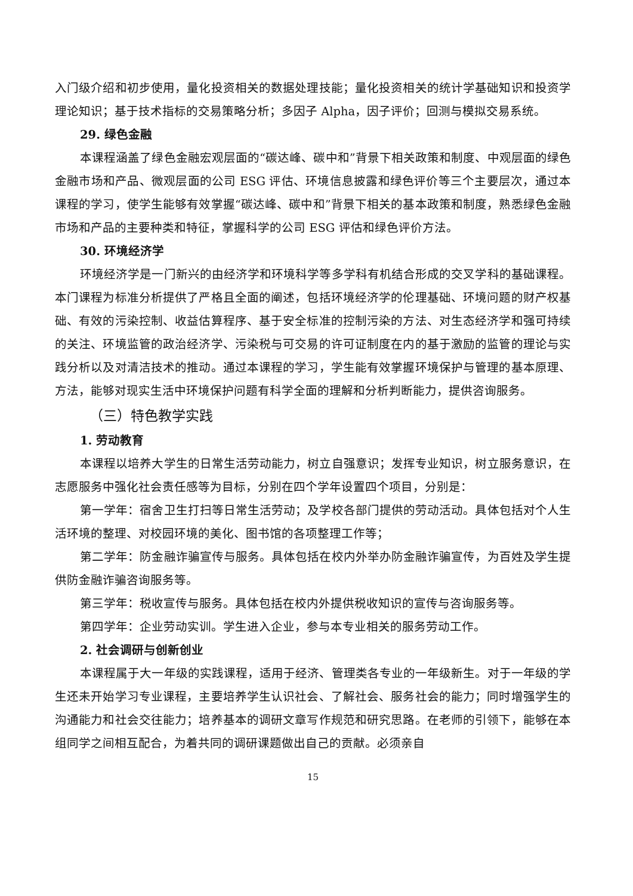入门级介绍和初步使用，量化投资相关的数据处理技能；量化投资相关的统计学基础知识和投资学理论知识；基于技术指标的交易策略分析；多因子 Alpha，因子评价；回测与模拟交易系统。
29. 绿色金融
本课程涵盖了绿色金融宏观层面的“碳达峰、碳中和”背景下相关政策和制度、中观层面的绿色金融市场和产品、微观层面的公司 ESG 评估、环境信息披露和绿色评价等三个主要层次，通过本课程的学习，使学生能够有效掌握“碳达峰、碳中和”背景下相关的基本政策和制度，熟悉绿色金融市场和产品的主要种类和特征，掌握科学的公司 ESG 评估和绿色评价方法。
30. 环境经济学
环境经济学是一门新兴的由经济学和环境科学等多学科有机结合形成的交叉学科的基础课程。本门课程为标准分析提供了严格且全面的阐述，包括环境经济学的伦理基础、环境问题的财产权基础、有效的污染控制、收益估算程序、基于安全标准的控制污染的方法、对生态经济学和强可持续的关注、环境监管的政治经济学、污染税与可交易的许可证制度在内的基于激励的监管的理论与实践分析以及对清洁技术的推动。通过本课程的学习，学生能有效掌握环境保护与管理的基本原理、方法，能够对现实生活中环境保护问题有科学全面的理解和分析判断能力，提供咨询服务。
（三）特色教学实践
1. 劳动教育
本课程以培养大学生的日常生活劳动能力，树立自强意识；发挥专业知识，树立服务意识，在志愿服务中强化社会责任感等为目标，分别在四个学年设置四个项目，分别是：
第一学年：宿舍卫生打扫等日常生活劳动；及学校各部门提供的劳动活动。具体包括对个人生活环境的整理、对校园环境的美化、图书馆的各项整理工作等；
第二学年：防金融诈骗宣传与服务。具体包括在校内外举办防金融诈骗宣传，为百姓及学生提供防金融诈骗咨询服务等。
第三学年：税收宣传与服务。具体包括在校内外提供税收知识的宣传与咨询服务等。
第四学年：企业劳动实训。学生进入企业，参与本专业相关的服务劳动工作。
2. 社会调研与创新创业
本课程属于大一年级的实践课程，适用于经济、管理类各专业的一年级新生。对于一年级的学生还未开始学习专业课程，主要培养学生认识社会、了解社会、服务社会的能力；同时增强学生的沟通能力和社会交往能力；培养基本的调研文章写作规范和研究思路。在老师的引领下，能够在本组同学之间相互配合，为着共同的调研课题做出自己的贡献。必须亲自
15